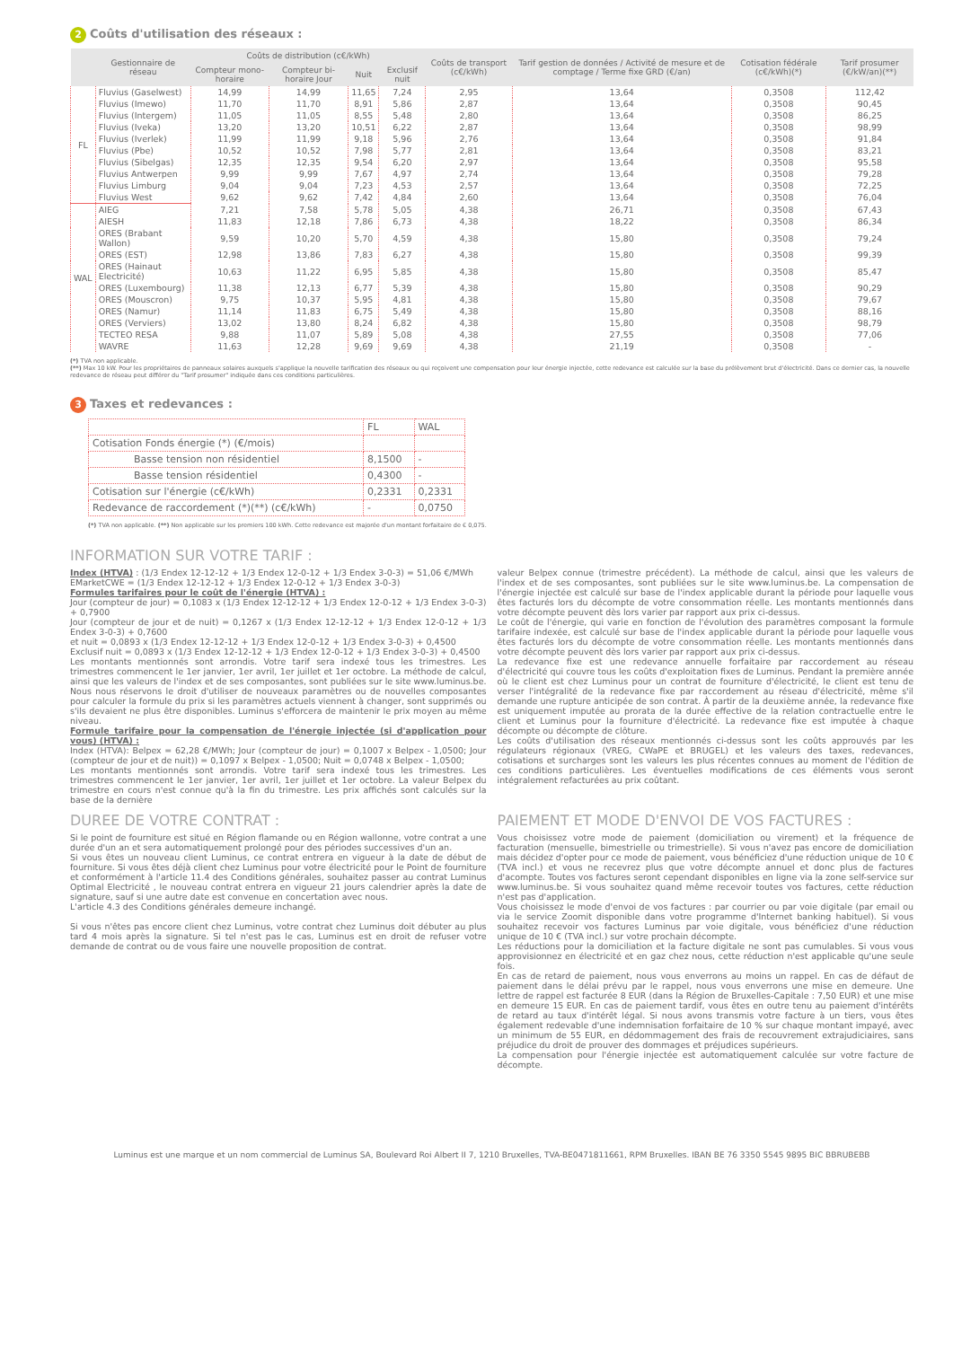2 Coûts d'utilisation des réseaux :
| | Gestionnaire de réseau | Coûts de distribution (c€/kWh) | | | | Coûts de transport (c€/kWh) | Tarif gestion de données / Activité de mesure et de comptage / Terme fixe GRD (€/an) | Cotisation fédérale (c€/kWh)(*) | Tarif prosumer (€/kW/an)(**) |
| --- | --- | --- | --- | --- | --- | --- | --- | --- | --- |
| | | Compteur mono-horaire | Compteur bi-horaire Jour | Nuit | Exclusif nuit | | | | |
| FL | Fluvius (Gaselwest) | 14,99 | 14,99 | 11,65 | 7,24 | 2,95 | 13,64 | 0,3508 | 112,42 |
| | Fluvius (Imewo) | 11,70 | 11,70 | 8,91 | 5,86 | 2,87 | 13,64 | 0,3508 | 90,45 |
| | Fluvius (Intergem) | 11,05 | 11,05 | 8,55 | 5,48 | 2,80 | 13,64 | 0,3508 | 86,25 |
| | Fluvius (Iveka) | 13,20 | 13,20 | 10,51 | 6,22 | 2,87 | 13,64 | 0,3508 | 98,99 |
| | Fluvius (Iverlek) | 11,99 | 11,99 | 9,18 | 5,96 | 2,76 | 13,64 | 0,3508 | 91,84 |
| | Fluvius (Pbe) | 10,52 | 10,52 | 7,98 | 5,77 | 2,81 | 13,64 | 0,3508 | 83,21 |
| | Fluvius (Sibelgas) | 12,35 | 12,35 | 9,54 | 6,20 | 2,97 | 13,64 | 0,3508 | 95,58 |
| | Fluvius Antwerpen | 9,99 | 9,99 | 7,67 | 4,97 | 2,74 | 13,64 | 0,3508 | 79,28 |
| | Fluvius Limburg | 9,04 | 9,04 | 7,23 | 4,53 | 2,57 | 13,64 | 0,3508 | 72,25 |
| | Fluvius West | 9,62 | 9,62 | 7,42 | 4,84 | 2,60 | 13,64 | 0,3508 | 76,04 |
| WAL | AIEG | 7,21 | 7,58 | 5,78 | 5,05 | 4,38 | 26,71 | 0,3508 | 67,43 |
| | AIESH | 11,83 | 12,18 | 7,86 | 6,73 | 4,38 | 18,22 | 0,3508 | 86,34 |
| | ORES (Brabant Wallon) | 9,59 | 10,20 | 5,70 | 4,59 | 4,38 | 15,80 | 0,3508 | 79,24 |
| | ORES (EST) | 12,98 | 13,86 | 7,83 | 6,27 | 4,38 | 15,80 | 0,3508 | 99,39 |
| | ORES (Hainaut Electricité) | 10,63 | 11,22 | 6,95 | 5,85 | 4,38 | 15,80 | 0,3508 | 85,47 |
| | ORES (Luxembourg) | 11,38 | 12,13 | 6,77 | 5,39 | 4,38 | 15,80 | 0,3508 | 90,29 |
| | ORES (Mouscron) | 9,75 | 10,37 | 5,95 | 4,81 | 4,38 | 15,80 | 0,3508 | 79,67 |
| | ORES (Namur) | 11,14 | 11,83 | 6,75 | 5,49 | 4,38 | 15,80 | 0,3508 | 88,16 |
| | ORES (Verviers) | 13,02 | 13,80 | 8,24 | 6,82 | 4,38 | 15,80 | 0,3508 | 98,79 |
| | TECTEO RESA | 9,88 | 11,07 | 5,89 | 5,08 | 4,38 | 27,55 | 0,3508 | 77,06 |
| | WAVRE | 11,63 | 12,28 | 9,69 | 9,69 | 4,38 | 21,19 | 0,3508 | - |
(*) TVA non applicable.
(**) Max 10 kW. Pour les propriétaires de panneaux solaires auxquels s'applique la nouvelle tarification des réseaux ou qui reçoivent une compensation pour leur énergie injectée, cette redevance est calculée sur la base du prélèvement brut d'électricité. Dans ce dernier cas, la nouvelle redevance de réseau peut différer du "Tarif prosumer" indiquée dans ces conditions particulières.
3 Taxes et redevances :
| | FL | WAL |
| Cotisation Fonds énergie (*) (€/mois) | | |
| Basse tension non résidentiel | 8,1500 | - |
| Basse tension résidentiel | 0,4300 | - |
| Cotisation sur l'énergie (c€/kWh) | 0,2331 | 0,2331 |
| Redevance de raccordement (*)(**) (c€/kWh) | - | 0,0750 |
(*) TVA non applicable. (**) Non applicable sur les premiers 100 kWh. Cette redevance est majorée d'un montant forfaitaire de € 0,075.
INFORMATION SUR VOTRE TARIF :
Index (HTVA) : (1/3 Endex 12-12-12 + 1/3 Endex 12-0-12 + 1/3 Endex 3-0-3) = 51,06 €/MWh
EMarketCWE = (1/3 Endex 12-12-12 + 1/3 Endex 12-0-12 + 1/3 Endex 3-0-3)
Formules tarifaires pour le coût de l'énergie (HTVA) :
Jour (compteur de jour) = 0,1083 x (1/3 Endex 12-12-12 + 1/3 Endex 12-0-12 + 1/3 Endex 3-0-3) + 0,7900
Jour (compteur de jour et de nuit) = 0,1267 x (1/3 Endex 12-12-12 + 1/3 Endex 12-0-12 + 1/3 Endex 3-0-3) + 0,7600
et nuit = 0,0893 x (1/3 Endex 12-12-12 + 1/3 Endex 12-0-12 + 1/3 Endex 3-0-3) + 0,4500
Exclusif nuit = 0,0893 x (1/3 Endex 12-12-12 + 1/3 Endex 12-0-12 + 1/3 Endex 3-0-3) + 0,4500
Les montants mentionnés sont arrondis. Votre tarif sera indexé tous les trimestres. Les trimestres commencent le 1er janvier, 1er avril, 1er juillet et 1er octobre. La méthode de calcul, ainsi que les valeurs de l'index et de ses composantes, sont publiées sur le site www.luminus.be. Nous nous réservons le droit d'utiliser de nouveaux paramètres ou de nouvelles composantes pour calculer la formule du prix si les paramètres actuels viennent à changer, sont supprimés ou s'ils devaient ne plus être disponibles. Luminus s'efforcera de maintenir le prix moyen au même niveau.
Formule tarifaire pour la compensation de l'énergie injectée (si d'application pour vous) (HTVA) :
Index (HTVA): Belpex = 62,28 €/MWh; Jour (compteur de jour) = 0,1007 x Belpex - 1,0500; Jour (compteur de jour et de nuit)) = 0,1097 x Belpex - 1,0500; Nuit = 0,0748 x Belpex - 1,0500;
Les montants mentionnés sont arrondis. Votre tarif sera indexé tous les trimestres. Les trimestres commencent le 1er janvier, 1er avril, 1er juillet et 1er octobre. La valeur Belpex du trimestre en cours n'est connue qu'à la fin du trimestre. Les prix affichés sont calculés sur la base de la dernière
valeur Belpex connue (trimestre précédent). La méthode de calcul, ainsi que les valeurs de l'index et de ses composantes, sont publiées sur le site www.luminus.be. La compensation de l'énergie injectée est calculé sur base de l'index applicable durant la période pour laquelle vous êtes facturés lors du décompte de votre consommation réelle. Les montants mentionnés dans votre décompte peuvent dès lors varier par rapport aux prix ci-dessus.
Le coût de l'énergie, qui varie en fonction de l'évolution des paramètres composant la formule tarifaire indexée, est calculé sur base de l'index applicable durant la période pour laquelle vous êtes facturés lors du décompte de votre consommation réelle. Les montants mentionnés dans votre décompte peuvent dès lors varier par rapport aux prix ci-dessus.
La redevance fixe est une redevance annuelle forfaitaire par raccordement au réseau d'électricité qui couvre tous les coûts d'exploitation fixes de Luminus. Pendant la première année où le client est chez Luminus pour un contrat de fourniture d'électricité, le client est tenu de verser l'intégralité de la redevance fixe par raccordement au réseau d'électricité, même s'il demande une rupture anticipée de son contrat. À partir de la deuxième année, la redevance fixe est uniquement imputée au prorata de la durée effective de la relation contractuelle entre le client et Luminus pour la fourniture d'électricité. La redevance fixe est imputée à chaque décompte ou décompte de clôture.
Les coûts d'utilisation des réseaux mentionnés ci-dessus sont les coûts approuvés par les régulateurs régionaux (VREG, CWaPE et BRUGEL) et les valeurs des taxes, redevances, cotisations et surcharges sont les valeurs les plus récentes connues au moment de l'édition de ces conditions particulières. Les éventuelles modifications de ces éléments vous seront intégralement refacturées au prix coûtant.
DUREE DE VOTRE CONTRAT :
Si le point de fourniture est situé en Région flamande ou en Région wallonne, votre contrat a une durée d'un an et sera automatiquement prolongé pour des périodes successives d'un an.
Si vous êtes un nouveau client Luminus, ce contrat entrera en vigueur à la date de début de fourniture. Si vous êtes déjà client chez Luminus pour votre électricité pour le Point de fourniture et conformément à l'article 11.4 des Conditions générales, souhaitez passer au contrat Luminus Optimal Electricité , le nouveau contrat entrera en vigueur 21 jours calendrier après la date de signature, sauf si une autre date est convenue en concertation avec nous.
L'article 4.3 des Conditions générales demeure inchangé.
Si vous n'êtes pas encore client chez Luminus, votre contrat chez Luminus doit débuter au plus tard 4 mois après la signature. Si tel n'est pas le cas, Luminus est en droit de refuser votre demande de contrat ou de vous faire une nouvelle proposition de contrat.
PAIEMENT ET MODE D'ENVOI DE VOS FACTURES :
Vous choisissez votre mode de paiement (domiciliation ou virement) et la fréquence de facturation (mensuelle, bimestrielle ou trimestrielle). Si vous n'avez pas encore de domiciliation mais décidez d'opter pour ce mode de paiement, vous bénéficiez d'une réduction unique de 10 € (TVA incl.) et vous ne recevrez plus que votre décompte annuel et donc plus de factures d'acompte. Toutes vos factures seront cependant disponibles en ligne via la zone self-service sur www.luminus.be. Si vous souhaitez quand même recevoir toutes vos factures, cette réduction n'est pas d'application.
Vous choisissez le mode d'envoi de vos factures : par courrier ou par voie digitale (par email ou via le service Zoomit disponible dans votre programme d'Internet banking habituel). Si vous souhaitez recevoir vos factures Luminus par voie digitale, vous bénéficiez d'une réduction unique de 10 € (TVA incl.) sur votre prochain décompte.
Les réductions pour la domiciliation et la facture digitale ne sont pas cumulables. Si vous vous approvisionnez en électricité et en gaz chez nous, cette réduction n'est applicable qu'une seule fois.
En cas de retard de paiement, nous vous enverrons au moins un rappel. En cas de défaut de paiement dans le délai prévu par le rappel, nous vous enverrons une mise en demeure. Une lettre de rappel est facturée 8 EUR (dans la Région de Bruxelles-Capitale : 7,50 EUR) et une mise en demeure 15 EUR. En cas de paiement tardif, vous êtes en outre tenu au paiement d'intérêts de retard au taux d'intérêt légal. Si nous avons transmis votre facture à un tiers, vous êtes également redevable d'une indemnisation forfaitaire de 10 % sur chaque montant impayé, avec un minimum de 55 EUR, en dédommagement des frais de recouvrement extrajudiciaires, sans préjudice du droit de prouver des dommages et préjudices supérieurs.
La compensation pour l'énergie injectée est automatiquement calculée sur votre facture de décompte.
Luminus est une marque et un nom commercial de Luminus SA, Boulevard Roi Albert II 7, 1210 Bruxelles, TVA-BE0471811661, RPM Bruxelles. IBAN BE 76 3350 5545 9895 BIC BBRUBEBB